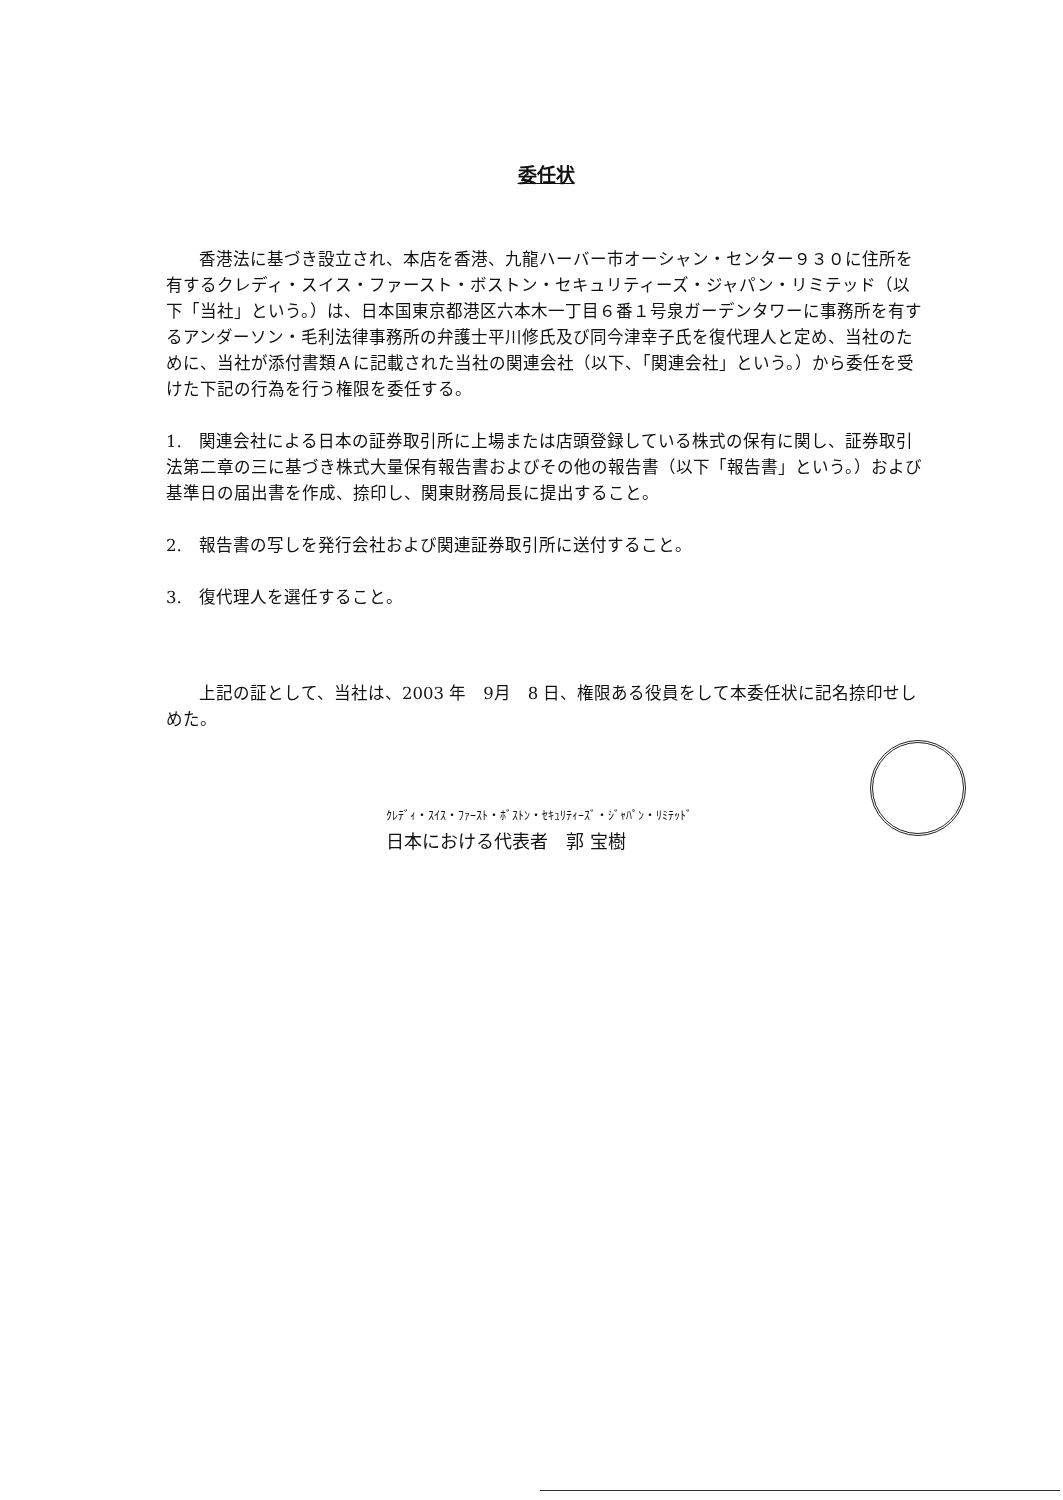委任状
香港法に基づき設立され、本店を香港、九龍ハーバー市オーシャン・センター９３０に住所を有するクレディ・スイス・ファースト・ボストン・セキュリティーズ・ジャパン・リミテッド（以下「当社」という。）は、日本国東京都港区六本木一丁目６番１号泉ガーデンタワーに事務所を有するアンダーソン・毛利法律事務所の弁護士平川修氏及び同今津幸子氏を復代理人と定め、当社のために、当社が添付書類Ａに記載された当社の関連会社（以下、「関連会社」という。）から委任を受けた下記の行為を行う権限を委任する。
1.　関連会社による日本の証券取引所に上場または店頭登録している株式の保有に関し、証券取引法第二章の三に基づき株式大量保有報告書およびその他の報告書（以下「報告書」という。）および基準日の届出書を作成、捺印し、関東財務局長に提出すること。
2.　報告書の写しを発行会社および関連証券取引所に送付すること。
3.　復代理人を選任すること。
上記の証として、当社は、2003 年　9月　8 日、権限ある役員をして本委任状に記名捺印せしめた。
ｸﾚﾃﾞｨ・ｽｲｽ・ﾌｧｰｽﾄ・ﾎﾞｽﾄﾝ・ｾｷｭﾘﾃｨｰｽﾞ・ｼﾞｬﾊﾟﾝ・ﾘﾐﾃｯﾄﾞ
日本における代表者　郭 宝樹